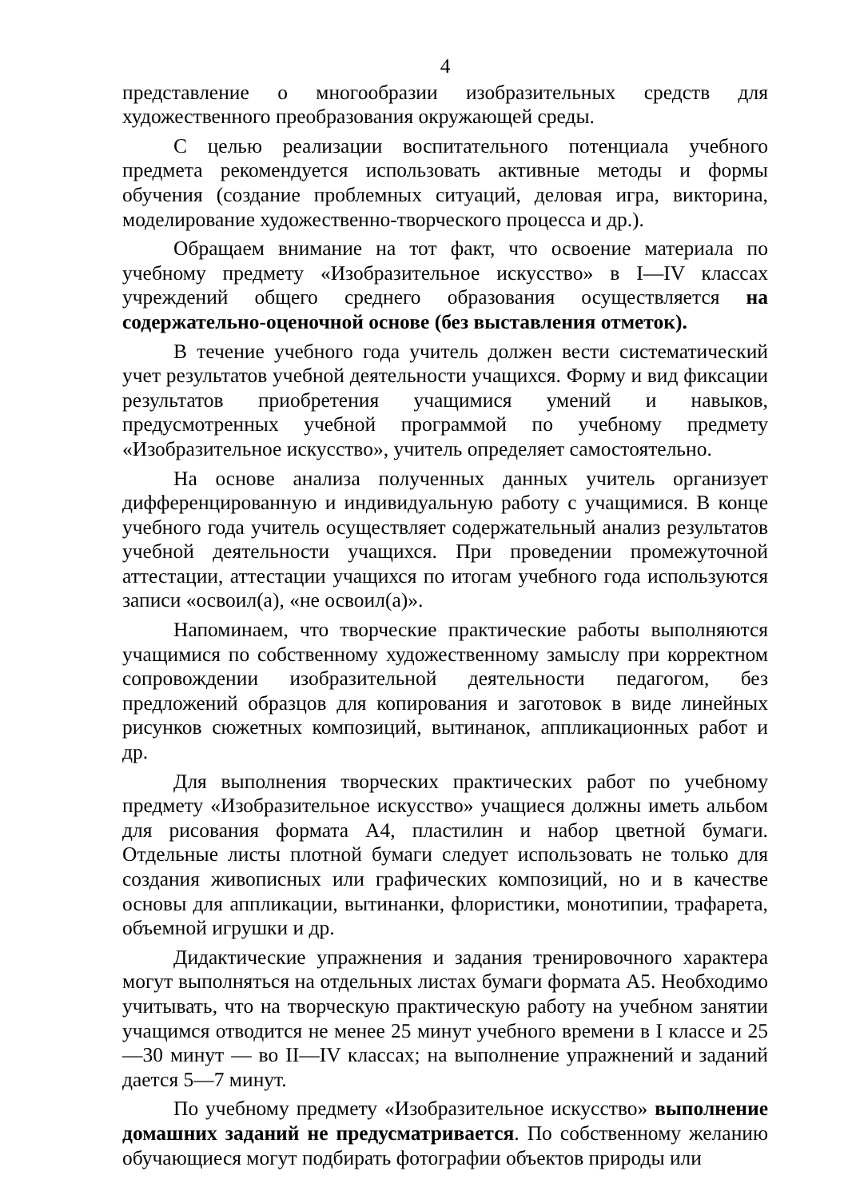4
представление о многообразии изобразительных средств для художественного преобразования окружающей среды.
С целью реализации воспитательного потенциала учебного предмета рекомендуется использовать активные методы и формы обучения (создание проблемных ситуаций, деловая игра, викторина, моделирование художественно-творческого процесса и др.).
Обращаем внимание на тот факт, что освоение материала по учебному предмету «Изобразительное искусство» в I—IV классах учреждений общего среднего образования осуществляется на содержательно-оценочной основе (без выставления отметок).
В течение учебного года учитель должен вести систематический учет результатов учебной деятельности учащихся. Форму и вид фиксации результатов приобретения учащимися умений и навыков, предусмотренных учебной программой по учебному предмету «Изобразительное искусство», учитель определяет самостоятельно.
На основе анализа полученных данных учитель организует дифференцированную и индивидуальную работу с учащимися. В конце учебного года учитель осуществляет содержательный анализ результатов учебной деятельности учащихся. При проведении промежуточной аттестации, аттестации учащихся по итогам учебного года используются записи «освоил(а), «не освоил(а)».
Напоминаем, что творческие практические работы выполняются учащимися по собственному художественному замыслу при корректном сопровождении изобразительной деятельности педагогом, без предложений образцов для копирования и заготовок в виде линейных рисунков сюжетных композиций, вытинанок, аппликационных работ и др.
Для выполнения творческих практических работ по учебному предмету «Изобразительное искусство» учащиеся должны иметь альбом для рисования формата А4, пластилин и набор цветной бумаги. Отдельные листы плотной бумаги следует использовать не только для создания живописных или графических композиций, но и в качестве основы для аппликации, вытинанки, флористики, монотипии, трафарета, объемной игрушки и др.
Дидактические упражнения и задания тренировочного характера могут выполняться на отдельных листах бумаги формата А5. Необходимо учитывать, что на творческую практическую работу на учебном занятии учащимся отводится не менее 25 минут учебного времени в I классе и 25—30 минут — во II—IV классах; на выполнение упражнений и заданий дается 5—7 минут.
По учебному предмету «Изобразительное искусство» выполнение домашних заданий не предусматривается. По собственному желанию обучающиеся могут подбирать фотографии объектов природы или